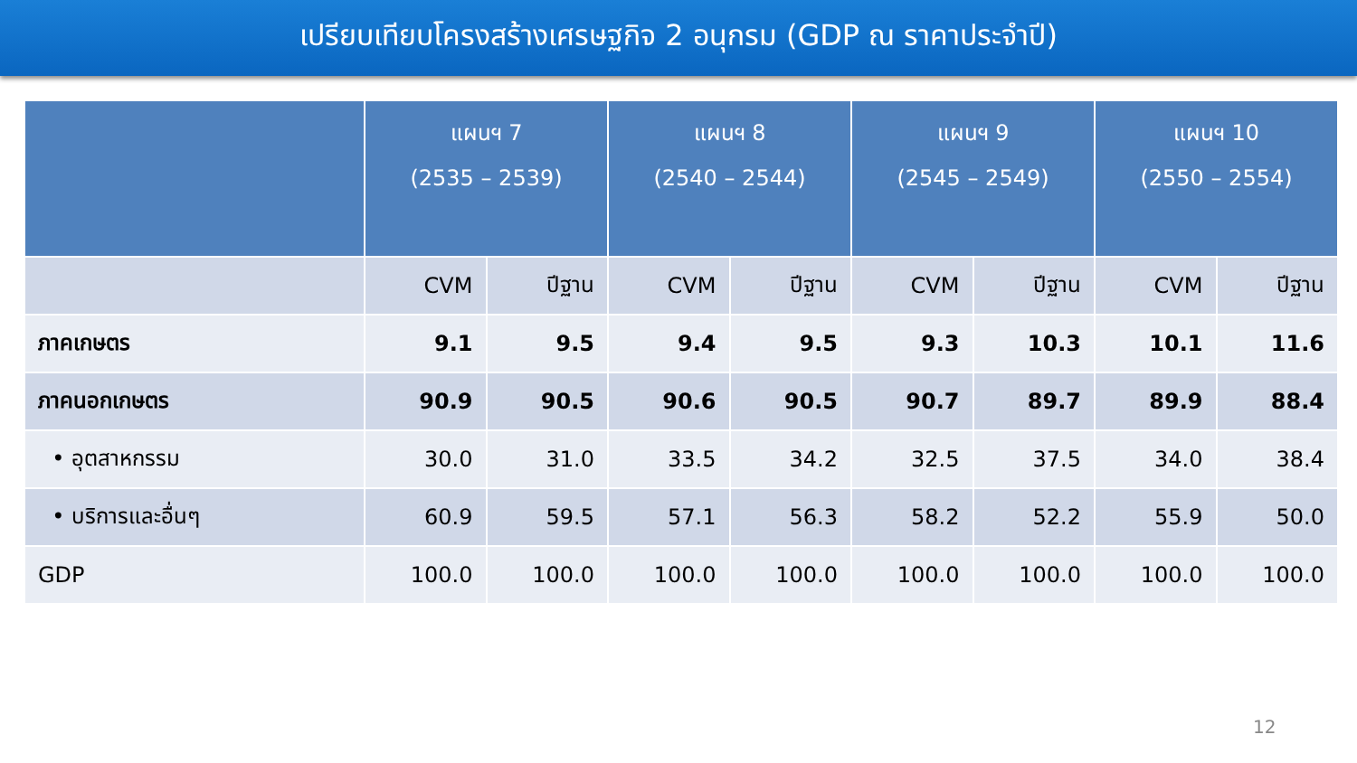เปรียบเทียบโครงสร้างเศรษฐกิจ 2 อนุกรม (GDP ณ ราคาประจำปี)
| | แผนฯ 7 (2535 – 2539) | | แผนฯ 8 (2540 – 2544) | | แผนฯ 9 (2545 – 2549) | | แผนฯ 10 (2550 – 2554) | |
| --- | --- | --- | --- | --- | --- | --- | --- | --- |
| | CVM | ปีฐาน | CVM | ปีฐาน | CVM | ปีฐาน | CVM | ปีฐาน |
| ภาคเกษตร | 9.1 | 9.5 | 9.4 | 9.5 | 9.3 | 10.3 | 10.1 | 11.6 |
| ภาคนอกเกษตร | 90.9 | 90.5 | 90.6 | 90.5 | 90.7 | 89.7 | 89.9 | 88.4 |
| • อุตสาหกรรม | 30.0 | 31.0 | 33.5 | 34.2 | 32.5 | 37.5 | 34.0 | 38.4 |
| • บริการและอื่นๆ | 60.9 | 59.5 | 57.1 | 56.3 | 58.2 | 52.2 | 55.9 | 50.0 |
| GDP | 100.0 | 100.0 | 100.0 | 100.0 | 100.0 | 100.0 | 100.0 | 100.0 |
12